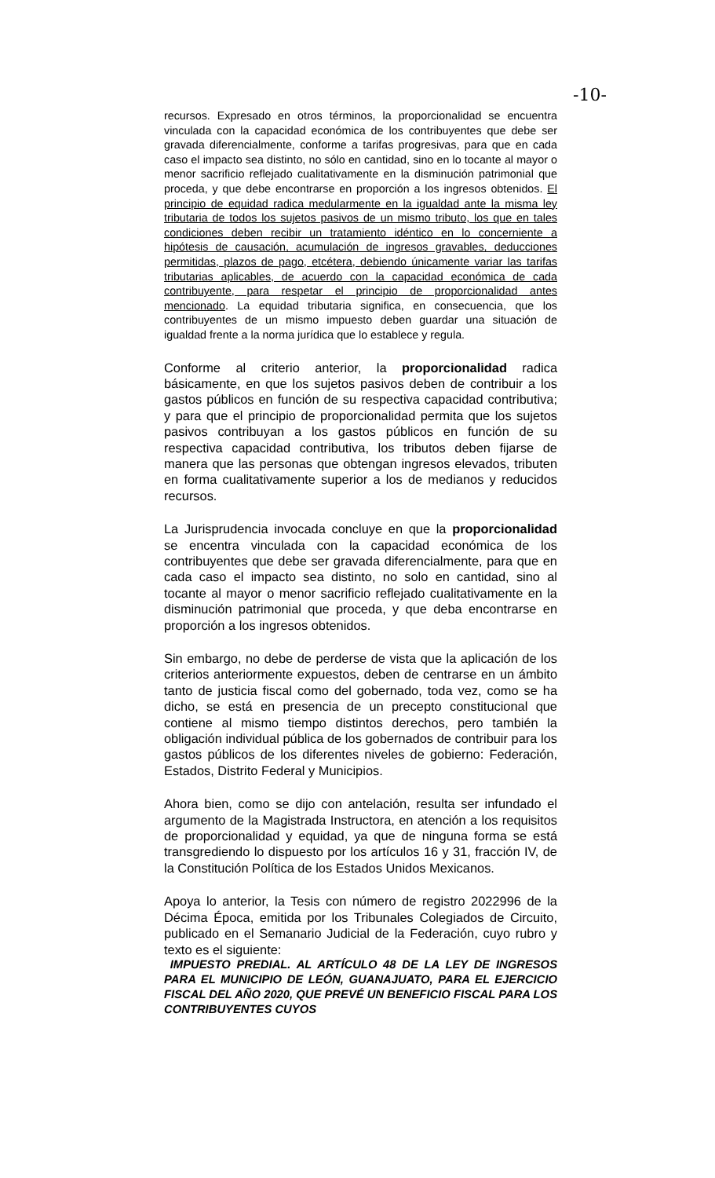-10-
recursos. Expresado en otros términos, la proporcionalidad se encuentra vinculada con la capacidad económica de los contribuyentes que debe ser gravada diferencialmente, conforme a tarifas progresivas, para que en cada caso el impacto sea distinto, no sólo en cantidad, sino en lo tocante al mayor o menor sacrificio reflejado cualitativamente en la disminución patrimonial que proceda, y que debe encontrarse en proporción a los ingresos obtenidos. El principio de equidad radica medularmente en la igualdad ante la misma ley tributaria de todos los sujetos pasivos de un mismo tributo, los que en tales condiciones deben recibir un tratamiento idéntico en lo concerniente a hipótesis de causación, acumulación de ingresos gravables, deducciones permitidas, plazos de pago, etcétera, debiendo únicamente variar las tarifas tributarias aplicables, de acuerdo con la capacidad económica de cada contribuyente, para respetar el principio de proporcionalidad antes mencionado. La equidad tributaria significa, en consecuencia, que los contribuyentes de un mismo impuesto deben guardar una situación de igualdad frente a la norma jurídica que lo establece y regula.
Conforme al criterio anterior, la proporcionalidad radica básicamente, en que los sujetos pasivos deben de contribuir a los gastos públicos en función de su respectiva capacidad contributiva; y para que el principio de proporcionalidad permita que los sujetos pasivos contribuyan a los gastos públicos en función de su respectiva capacidad contributiva, los tributos deben fijarse de manera que las personas que obtengan ingresos elevados, tributen en forma cualitativamente superior a los de medianos y reducidos recursos.
La Jurisprudencia invocada concluye en que la proporcionalidad se encentra vinculada con la capacidad económica de los contribuyentes que debe ser gravada diferencialmente, para que en cada caso el impacto sea distinto, no solo en cantidad, sino al tocante al mayor o menor sacrificio reflejado cualitativamente en la disminución patrimonial que proceda, y que deba encontrarse en proporción a los ingresos obtenidos.
Sin embargo, no debe de perderse de vista que la aplicación de los criterios anteriormente expuestos, deben de centrarse en un ámbito tanto de justicia fiscal como del gobernado, toda vez, como se ha dicho, se está en presencia de un precepto constitucional que contiene al mismo tiempo distintos derechos, pero también la obligación individual pública de los gobernados de contribuir para los gastos públicos de los diferentes niveles de gobierno: Federación, Estados, Distrito Federal y Municipios.
Ahora bien, como se dijo con antelación, resulta ser infundado el argumento de la Magistrada Instructora, en atención a los requisitos de proporcionalidad y equidad, ya que de ninguna forma se está transgrediendo lo dispuesto por los artículos 16 y 31, fracción IV, de la Constitución Política de los Estados Unidos Mexicanos.
Apoya lo anterior, la Tesis con número de registro 2022996 de la Décima Época, emitida por los Tribunales Colegiados de Circuito, publicado en el Semanario Judicial de la Federación, cuyo rubro y texto es el siguiente:
IMPUESTO PREDIAL. AL ARTÍCULO 48 DE LA LEY DE INGRESOS PARA EL MUNICIPIO DE LEÓN, GUANAJUATO, PARA EL EJERCICIO FISCAL DEL AÑO 2020, QUE PREVÉ UN BENEFICIO FISCAL PARA LOS CONTRIBUYENTES CUYOS